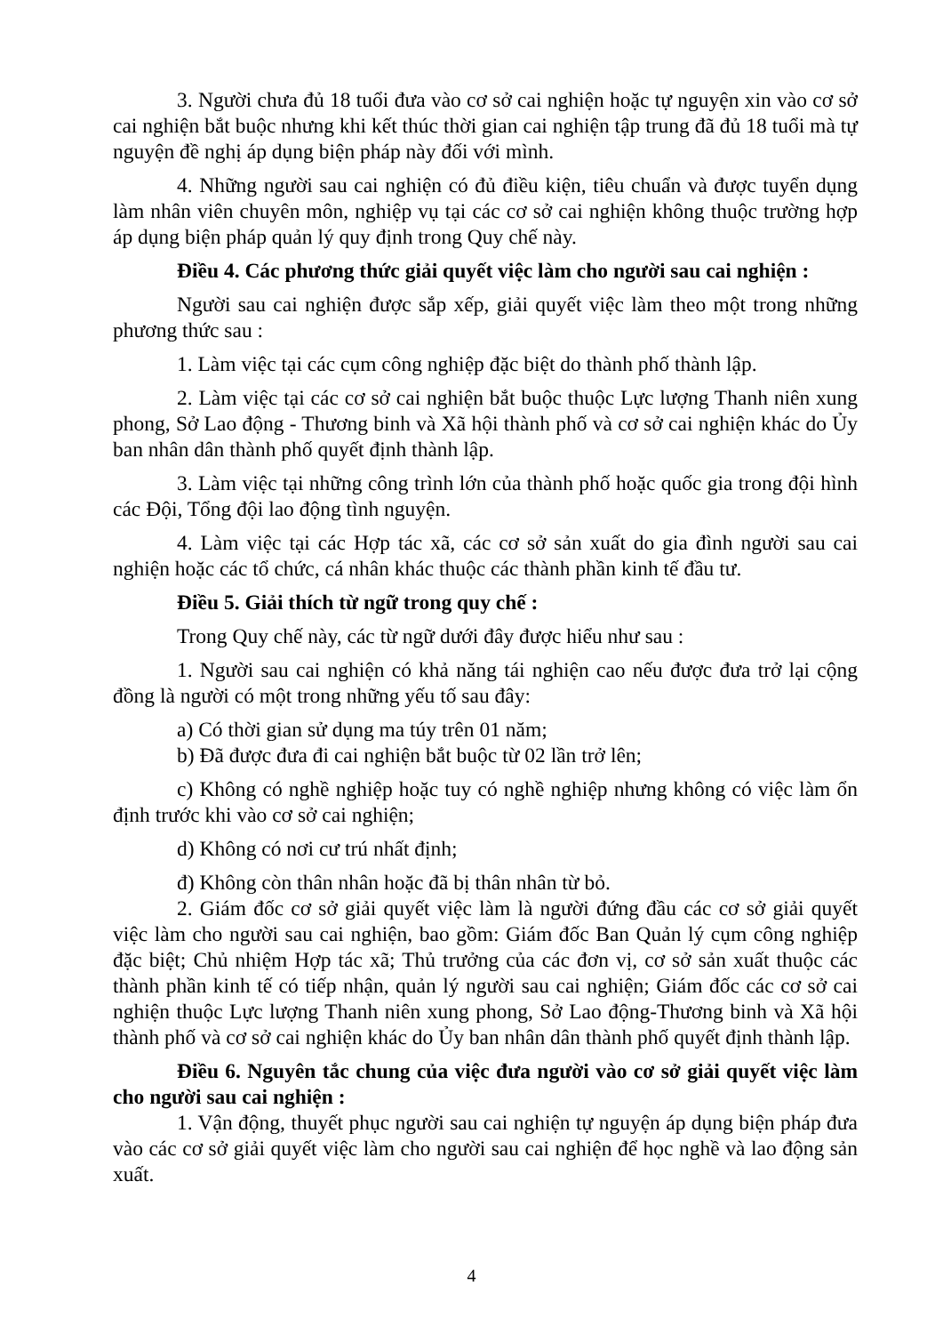3. Người chưa đủ 18 tuổi đưa vào cơ sở cai nghiện hoặc tự nguyện xin vào cơ sở cai nghiện bắt buộc nhưng khi kết thúc thời gian cai nghiện tập trung đã đủ 18 tuổi mà tự nguyện đề nghị áp dụng biện pháp này đối với mình.
4. Những người sau cai nghiện có đủ điều kiện, tiêu chuẩn và được tuyển dụng làm nhân viên chuyên môn, nghiệp vụ tại các cơ sở cai nghiện không thuộc trường hợp áp dụng biện pháp quản lý quy định trong Quy chế này.
Điều 4. Các phương thức giải quyết việc làm cho người sau cai nghiện :
Người sau cai nghiện được sắp xếp, giải quyết việc làm theo một trong những phương thức sau :
1. Làm việc tại các cụm công nghiệp đặc biệt do thành phố thành lập.
2. Làm việc tại các cơ sở cai nghiện bắt buộc thuộc Lực lượng Thanh niên xung phong, Sở Lao động - Thương binh và Xã hội thành phố và cơ sở cai nghiện khác do Ủy ban nhân dân thành phố quyết định thành lập.
3. Làm việc tại những công trình lớn của thành phố hoặc quốc gia trong đội hình các Đội, Tổng đội lao động tình nguyện.
4. Làm việc tại các Hợp tác xã, các cơ sở sản xuất do gia đình người sau cai nghiện hoặc các tổ chức, cá nhân khác thuộc các thành phần kinh tế đầu tư.
Điều 5. Giải thích từ ngữ trong quy chế :
Trong Quy chế này, các từ ngữ dưới đây được hiểu như sau :
1. Người sau cai nghiện có khả năng tái nghiện cao nếu được đưa trở lại cộng đồng là người có một trong những yếu tố sau đây:
a) Có thời gian sử dụng ma túy trên 01 năm;
b) Đã được đưa đi cai nghiện bắt buộc từ 02 lần trở lên;
c) Không có nghề nghiệp hoặc tuy có nghề nghiệp nhưng không có việc làm ổn định trước khi vào cơ sở cai nghiện;
d) Không có nơi cư trú nhất định;
đ) Không còn thân nhân hoặc đã bị thân nhân từ bỏ.
2. Giám đốc cơ sở giải quyết việc làm là người đứng đầu các cơ sở giải quyết việc làm cho người sau cai nghiện, bao gồm: Giám đốc Ban Quản lý cụm công nghiệp đặc biệt; Chủ nhiệm Hợp tác xã; Thủ trưởng của các đơn vị, cơ sở sản xuất thuộc các thành phần kinh tế có tiếp nhận, quản lý người sau cai nghiện; Giám đốc các cơ sở cai nghiện thuộc Lực lượng Thanh niên xung phong, Sở Lao động-Thương binh và Xã hội thành phố và cơ sở cai nghiện khác do Ủy ban nhân dân thành phố quyết định thành lập.
Điều 6. Nguyên tắc chung của việc đưa người vào cơ sở giải quyết việc làm cho người sau cai nghiện :
1. Vận động, thuyết phục người sau cai nghiện tự nguyện áp dụng biện pháp đưa vào các cơ sở giải quyết việc làm cho người sau cai nghiện để học nghề và lao động sản xuất.
4